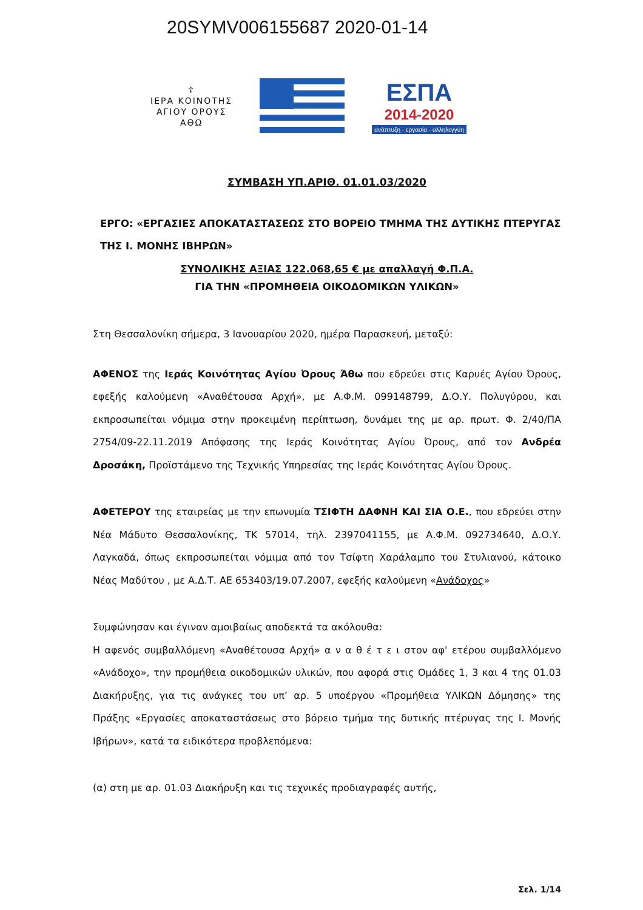20SYMV006155687 2020-01-14
☦
ΙΕΡΑ ΚΟΙΝΟΤΗΣ
ΑΓΙΟΥ ΟΡΟΥΣ
ΑΘΩ
ΕΣΠΑ
2014-2020
ανάπτυξη - εργασία - αλληλεγγύη
ΣΥΜΒΑΣΗ ΥΠ.ΑΡΙΘ. 01.01.03/2020
ΕΡΓΟ: «ΕΡΓΑΣΙΕΣ ΑΠΟΚΑΤΑΣΤΑΣΕΩΣ ΣΤΟ ΒΟΡΕΙΟ ΤΜΗΜΑ ΤΗΣ ΔΥΤΙΚΗΣ ΠΤΕΡΥΓΑΣ ΤΗΣ Ι. ΜΟΝΗΣ ΙΒΗΡΩΝ»
ΣΥΝΟΛΙΚΗΣ ΑΞΙΑΣ 122.068,65 € με απαλλαγή Φ.Π.Α.
ΓΙΑ ΤΗΝ «ΠΡΟΜΗΘΕΙΑ ΟΙΚΟΔΟΜΙΚΩΝ ΥΛΙΚΩΝ»
Στη Θεσσαλονίκη σήμερα, 3 Ιανουαρίου 2020, ημέρα Παρασκευή, μεταξύ:
ΑΦΕΝΟΣ της Ιεράς Κοινότητας Αγίου Όρους Άθω που εδρεύει στις Καρυές Αγίου Όρους, εφεξής καλούμενη «Αναθέτουσα Αρχή», με Α.Φ.Μ. 099148799, Δ.Ο.Υ. Πολυγύρου, και εκπροσωπείται νόμιμα στην προκειμένη περίπτωση, δυνάμει της με αρ. πρωτ. Φ. 2/40/ΠΑ 2754/09-22.11.2019 Απόφασης της Ιεράς Κοινότητας Αγίου Όρους, από τον Ανδρέα Δροσάκη, Προϊστάμενο της Τεχνικής Υπηρεσίας της Ιεράς Κοινότητας Αγίου Όρους.
ΑΦΕΤΕΡΟΥ της εταιρείας με την επωνυμία ΤΣΙΦΤΗ ΔΑΦΝΗ ΚΑΙ ΣΙΑ Ο.Ε., που εδρεύει στην Νέα Μάδυτο Θεσσαλονίκης, ΤΚ 57014, τηλ. 2397041155, με Α.Φ.Μ. 092734640, Δ.Ο.Υ. Λαγκαδά, όπως εκπροσωπείται νόμιμα από τον Τσίφτη Χαράλαμπο του Στυλιανού, κάτοικο Νέας Μαδύτου , με Α.Δ.Τ. ΑΕ 653403/19.07.2007, εφεξής καλούμενη «Ανάδοχος»
Συμφώνησαν και έγιναν αμοιβαίως αποδεκτά τα ακόλουθα:
Η αφενός συμβαλλόμενη «Αναθέτουσα Αρχή» α ν α θ έ τ ε ι στον αφ' ετέρου συμβαλλόμενο «Ανάδοχο», την προμήθεια οικοδομικών υλικών, που αφορά στις Ομάδες 1, 3 και 4 της 01.03 Διακήρυξης, για τις ανάγκες του υπ’ αρ. 5 υποέργου «Προμήθεια ΥΛΙΚΩΝ Δόμησης» της Πράξης «Εργασίες αποκαταστάσεως στο βόρειο τμήμα της δυτικής πτέρυγας της Ι. Μονής Ιβήρων», κατά τα ειδικότερα προβλεπόμενα:
(α) στη με αρ. 01.03 Διακήρυξη και τις τεχνικές προδιαγραφές αυτής,
Σελ. 1/14